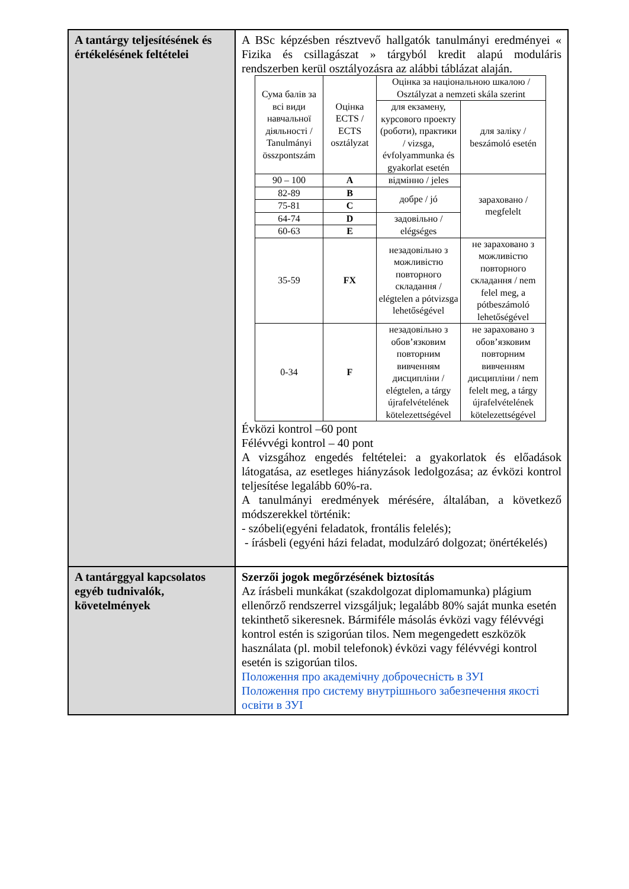| A tantárgy teljesítésének és értékelésének feltételei | A BSc képzésben résztvevő hallgatók tanulmányi eredményei « Fizika és csillagászat » tárgyból kredit alapú moduláris rendszerben kerül osztályozásra az alábbi táblázat alaján. / Сума балів за всі види навчальної діяльності / Tanulmányi összpontszám / Оцінка ECTS / ECTS osztályzat / Оцінка за національною шкалою / Osztályzat a nemzeti skála szerint / / / --- / --- / --- / --- / / / / для екзамену, курсового проекту (роботи), практики / vizsga, évfolyammunka és gyakorlat esetén / для заліку / beszámoló esetén / / 90 – 100 / A / відмінно / jeles / зараховано / megfelelt / / 82-89 / B / добре / jó / / / 75-81 / C / / / / 64-74 / D / задовільно / elégséges / / / 60-63 / E / / / / 35-59 / FX / незадовільно з можливістю повторного складання / elégtelen a pótvizsga lehetőségével / не зараховано з можливістю повторного складання / nem felel meg, a pótbeszámoló lehetőségével / / 0-34 / F / незадовільно з обов’язковим повторним вивченням дисципліни / elégtelen, a tárgy újrafelvételének kötelezettségével / не зараховано з обов’язковим повторним вивченням дисципліни / nem felelt meg, a tárgy újrafelvételének kötelezettségével / Évközi kontrol –60 pont Félévvégi kontrol – 40 pont A vizsgához engedés feltételei: a gyakorlatok és előadások látogatása, az esetleges hiányzások ledolgozása; az évközi kontrol teljesítése legalább 60%-ra. A tanulmányi eredmények mérésére, általában, a következő módszerekkel történik: - szóbeli(egyéni feladatok, frontális felelés); - írásbeli (egyéni házi feladat, modulzáró dolgozat; önértékelés) |
| A tantárggyal kapcsolatos egyéb tudnivalók, követelmények | Szerzői jogok megőrzésének biztosítás Az írásbeli munkákat (szakdolgozat diplomamunka) plágium ellenőrző rendszerrel vizsgáljuk; legalább 80% saját munka esetén tekinthető sikeresnek. Bármiféle másolás évközi vagy félévvégi kontrol estén is szigorúan tilos. Nem megengedett eszközök használata (pl. mobil telefonok) évközi vagy félévvégi kontrol esetén is szigorúan tilos. Положення про академічну доброчесність в ЗУІ Положення про систему внутрішнього забезпечення якості освіти в ЗУІ |